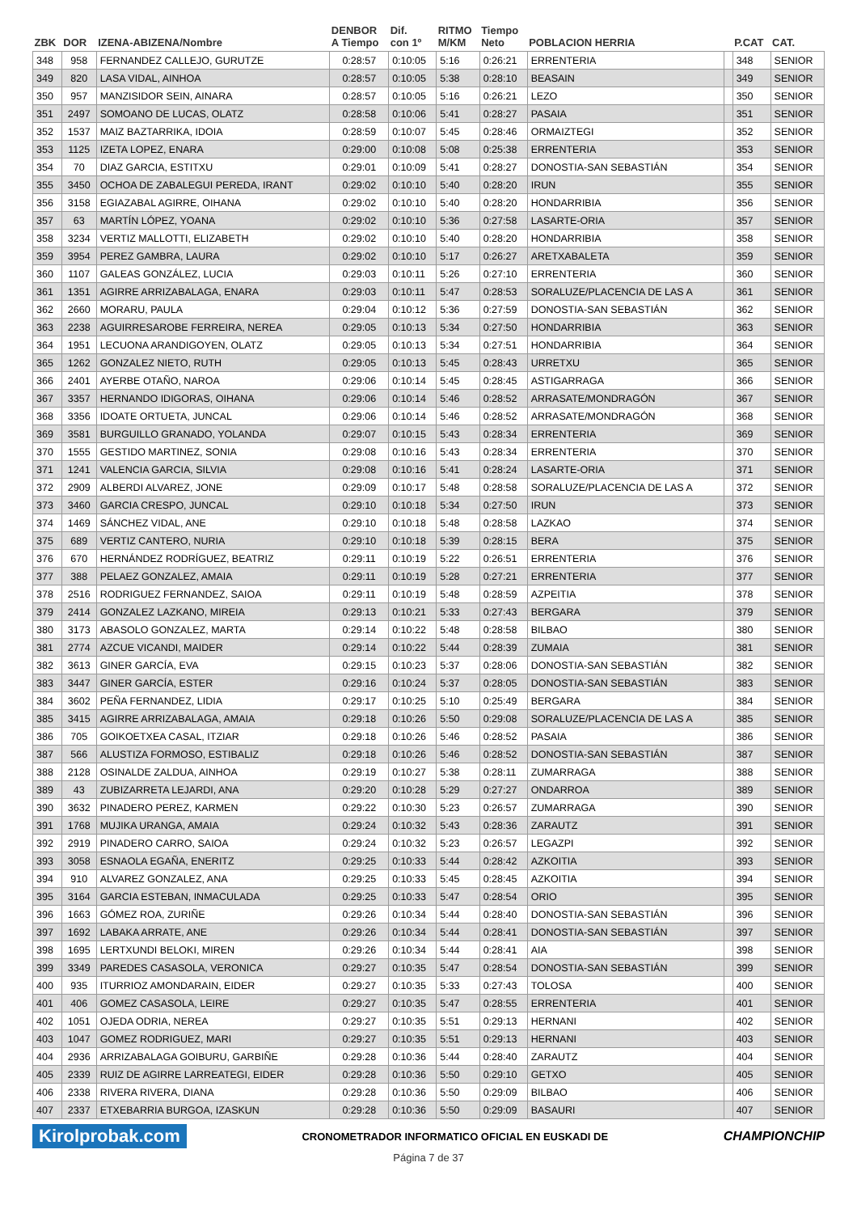| ZBK | DOR | IZENA-ABIZENA/Nombre | DENBOR A Tiempo | Dif. con 1º | RITMO M/KM | Tiempo Neto | POBLACION HERRIA | | P.CAT | CAT. |
| --- | --- | --- | --- | --- | --- | --- | --- | --- | --- | --- |
| 348 | 958 | FERNANDEZ CALLEJO, GURUTZE | 0:28:57 | 0:10:05 | 5:16 | 0:26:21 | ERRENTERIA | | 348 | SENIOR |
| 349 | 820 | LASA VIDAL, AINHOA | 0:28:57 | 0:10:05 | 5:38 | 0:28:10 | BEASAIN | | 349 | SENIOR |
| 350 | 957 | MANZISIDOR SEIN, AINARA | 0:28:57 | 0:10:05 | 5:16 | 0:26:21 | LEZO | | 350 | SENIOR |
| 351 | 2497 | SOMOANO DE LUCAS, OLATZ | 0:28:58 | 0:10:06 | 5:41 | 0:28:27 | PASAIA | | 351 | SENIOR |
| 352 | 1537 | MAIZ BAZTARRIKA, IDOIA | 0:28:59 | 0:10:07 | 5:45 | 0:28:46 | ORMAIZTEGI | | 352 | SENIOR |
| 353 | 1125 | IZETA LOPEZ, ENARA | 0:29:00 | 0:10:08 | 5:08 | 0:25:38 | ERRENTERIA | | 353 | SENIOR |
| 354 | 70 | DIAZ GARCIA, ESTITXU | 0:29:01 | 0:10:09 | 5:41 | 0:28:27 | DONOSTIA-SAN SEBASTIÁN | | 354 | SENIOR |
| 355 | 3450 | OCHOA DE ZABALEGUI PEREDA, IRANT | 0:29:02 | 0:10:10 | 5:40 | 0:28:20 | IRUN | | 355 | SENIOR |
| 356 | 3158 | EGIAZABAL AGIRRE, OIHANA | 0:29:02 | 0:10:10 | 5:40 | 0:28:20 | HONDARRIBIA | | 356 | SENIOR |
| 357 | 63 | MARTÍN LÓPEZ, YOANA | 0:29:02 | 0:10:10 | 5:36 | 0:27:58 | LASARTE-ORIA | | 357 | SENIOR |
| 358 | 3234 | VERTIZ MALLOTTI, ELIZABETH | 0:29:02 | 0:10:10 | 5:40 | 0:28:20 | HONDARRIBIA | | 358 | SENIOR |
| 359 | 3954 | PEREZ GAMBRA, LAURA | 0:29:02 | 0:10:10 | 5:17 | 0:26:27 | ARETXABALETA | | 359 | SENIOR |
| 360 | 1107 | GALEAS GONZÁLEZ, LUCIA | 0:29:03 | 0:10:11 | 5:26 | 0:27:10 | ERRENTERIA | | 360 | SENIOR |
| 361 | 1351 | AGIRRE ARRIZABALAGA, ENARA | 0:29:03 | 0:10:11 | 5:47 | 0:28:53 | SORALUZE/PLACENCIA DE LAS A | | 361 | SENIOR |
| 362 | 2660 | MORARU, PAULA | 0:29:04 | 0:10:12 | 5:36 | 0:27:59 | DONOSTIA-SAN SEBASTIÁN | | 362 | SENIOR |
| 363 | 2238 | AGUIRRESAROBE FERREIRA, NEREA | 0:29:05 | 0:10:13 | 5:34 | 0:27:50 | HONDARRIBIA | | 363 | SENIOR |
| 364 | 1951 | LECUONA ARANDIGOYEN, OLATZ | 0:29:05 | 0:10:13 | 5:34 | 0:27:51 | HONDARRIBIA | | 364 | SENIOR |
| 365 | 1262 | GONZALEZ NIETO, RUTH | 0:29:05 | 0:10:13 | 5:45 | 0:28:43 | URRETXU | | 365 | SENIOR |
| 366 | 2401 | AYERBE OTAÑO, NAROA | 0:29:06 | 0:10:14 | 5:45 | 0:28:45 | ASTIGARRAGA | | 366 | SENIOR |
| 367 | 3357 | HERNANDO IDIGORAS, OIHANA | 0:29:06 | 0:10:14 | 5:46 | 0:28:52 | ARRASATE/MONDRAGÓN | | 367 | SENIOR |
| 368 | 3356 | IDOATE ORTUETA, JUNCAL | 0:29:06 | 0:10:14 | 5:46 | 0:28:52 | ARRASATE/MONDRAGÓN | | 368 | SENIOR |
| 369 | 3581 | BURGUILLO GRANADO, YOLANDA | 0:29:07 | 0:10:15 | 5:43 | 0:28:34 | ERRENTERIA | | 369 | SENIOR |
| 370 | 1555 | GESTIDO MARTINEZ, SONIA | 0:29:08 | 0:10:16 | 5:43 | 0:28:34 | ERRENTERIA | | 370 | SENIOR |
| 371 | 1241 | VALENCIA GARCIA, SILVIA | 0:29:08 | 0:10:16 | 5:41 | 0:28:24 | LASARTE-ORIA | | 371 | SENIOR |
| 372 | 2909 | ALBERDI ALVAREZ, JONE | 0:29:09 | 0:10:17 | 5:48 | 0:28:58 | SORALUZE/PLACENCIA DE LAS A | | 372 | SENIOR |
| 373 | 3460 | GARCIA CRESPO, JUNCAL | 0:29:10 | 0:10:18 | 5:34 | 0:27:50 | IRUN | | 373 | SENIOR |
| 374 | 1469 | SÁNCHEZ VIDAL, ANE | 0:29:10 | 0:10:18 | 5:48 | 0:28:58 | LAZKAO | | 374 | SENIOR |
| 375 | 689 | VERTIZ CANTERO, NURIA | 0:29:10 | 0:10:18 | 5:39 | 0:28:15 | BERA | | 375 | SENIOR |
| 376 | 670 | HERNÁNDEZ RODRÍGUEZ, BEATRIZ | 0:29:11 | 0:10:19 | 5:22 | 0:26:51 | ERRENTERIA | | 376 | SENIOR |
| 377 | 388 | PELAEZ GONZALEZ, AMAIA | 0:29:11 | 0:10:19 | 5:28 | 0:27:21 | ERRENTERIA | | 377 | SENIOR |
| 378 | 2516 | RODRIGUEZ FERNANDEZ, SAIOA | 0:29:11 | 0:10:19 | 5:48 | 0:28:59 | AZPEITIA | | 378 | SENIOR |
| 379 | 2414 | GONZALEZ LAZKANO, MIREIA | 0:29:13 | 0:10:21 | 5:33 | 0:27:43 | BERGARA | | 379 | SENIOR |
| 380 | 3173 | ABASOLO GONZALEZ, MARTA | 0:29:14 | 0:10:22 | 5:48 | 0:28:58 | BILBAO | | 380 | SENIOR |
| 381 | 2774 | AZCUE VICANDI, MAIDER | 0:29:14 | 0:10:22 | 5:44 | 0:28:39 | ZUMAIA | | 381 | SENIOR |
| 382 | 3613 | GINER GARCÍA, EVA | 0:29:15 | 0:10:23 | 5:37 | 0:28:06 | DONOSTIA-SAN SEBASTIÁN | | 382 | SENIOR |
| 383 | 3447 | GINER GARCÍA, ESTER | 0:29:16 | 0:10:24 | 5:37 | 0:28:05 | DONOSTIA-SAN SEBASTIÁN | | 383 | SENIOR |
| 384 | 3602 | PEÑA FERNANDEZ, LIDIA | 0:29:17 | 0:10:25 | 5:10 | 0:25:49 | BERGARA | | 384 | SENIOR |
| 385 | 3415 | AGIRRE ARRIZABALAGA, AMAIA | 0:29:18 | 0:10:26 | 5:50 | 0:29:08 | SORALUZE/PLACENCIA DE LAS A | | 385 | SENIOR |
| 386 | 705 | GOIKOETXEA CASAL, ITZIAR | 0:29:18 | 0:10:26 | 5:46 | 0:28:52 | PASAIA | | 386 | SENIOR |
| 387 | 566 | ALUSTIZA FORMOSO, ESTIBALIZ | 0:29:18 | 0:10:26 | 5:46 | 0:28:52 | DONOSTIA-SAN SEBASTIÁN | | 387 | SENIOR |
| 388 | 2128 | OSINALDE ZALDUA, AINHOA | 0:29:19 | 0:10:27 | 5:38 | 0:28:11 | ZUMARRAGA | | 388 | SENIOR |
| 389 | 43 | ZUBIZARRETA LEJARDI, ANA | 0:29:20 | 0:10:28 | 5:29 | 0:27:27 | ONDARROA | | 389 | SENIOR |
| 390 | 3632 | PINADERO PEREZ, KARMEN | 0:29:22 | 0:10:30 | 5:23 | 0:26:57 | ZUMARRAGA | | 390 | SENIOR |
| 391 | 1768 | MUJIKA URANGA, AMAIA | 0:29:24 | 0:10:32 | 5:43 | 0:28:36 | ZARAUTZ | | 391 | SENIOR |
| 392 | 2919 | PINADERO CARRO, SAIOA | 0:29:24 | 0:10:32 | 5:23 | 0:26:57 | LEGAZPI | | 392 | SENIOR |
| 393 | 3058 | ESNAOLA EGAÑA, ENERITZ | 0:29:25 | 0:10:33 | 5:44 | 0:28:42 | AZKOITIA | | 393 | SENIOR |
| 394 | 910 | ALVAREZ GONZALEZ, ANA | 0:29:25 | 0:10:33 | 5:45 | 0:28:45 | AZKOITIA | | 394 | SENIOR |
| 395 | 3164 | GARCIA ESTEBAN, INMACULADA | 0:29:25 | 0:10:33 | 5:47 | 0:28:54 | ORIO | | 395 | SENIOR |
| 396 | 1663 | GÓMEZ ROA, ZURIÑE | 0:29:26 | 0:10:34 | 5:44 | 0:28:40 | DONOSTIA-SAN SEBASTIÁN | | 396 | SENIOR |
| 397 | 1692 | LABAKA ARRATE, ANE | 0:29:26 | 0:10:34 | 5:44 | 0:28:41 | DONOSTIA-SAN SEBASTIÁN | | 397 | SENIOR |
| 398 | 1695 | LERTXUNDI BELOKI, MIREN | 0:29:26 | 0:10:34 | 5:44 | 0:28:41 | AIA | | 398 | SENIOR |
| 399 | 3349 | PAREDES CASASOLA, VERONICA | 0:29:27 | 0:10:35 | 5:47 | 0:28:54 | DONOSTIA-SAN SEBASTIÁN | | 399 | SENIOR |
| 400 | 935 | ITURRIOZ AMONDARAIN, EIDER | 0:29:27 | 0:10:35 | 5:33 | 0:27:43 | TOLOSA | | 400 | SENIOR |
| 401 | 406 | GOMEZ CASASOLA, LEIRE | 0:29:27 | 0:10:35 | 5:47 | 0:28:55 | ERRENTERIA | | 401 | SENIOR |
| 402 | 1051 | OJEDA ODRIA, NEREA | 0:29:27 | 0:10:35 | 5:51 | 0:29:13 | HERNANI | | 402 | SENIOR |
| 403 | 1047 | GOMEZ RODRIGUEZ, MARI | 0:29:27 | 0:10:35 | 5:51 | 0:29:13 | HERNANI | | 403 | SENIOR |
| 404 | 2936 | ARRIZABALAGA GOIBURU, GARBIÑE | 0:29:28 | 0:10:36 | 5:44 | 0:28:40 | ZARAUTZ | | 404 | SENIOR |
| 405 | 2339 | RUIZ DE AGIRRE LARREATEGI, EIDER | 0:29:28 | 0:10:36 | 5:50 | 0:29:10 | GETXO | | 405 | SENIOR |
| 406 | 2338 | RIVERA RIVERA, DIANA | 0:29:28 | 0:10:36 | 5:50 | 0:29:09 | BILBAO | | 406 | SENIOR |
| 407 | 2337 | ETXEBARRIA BURGOA, IZASKUN | 0:29:28 | 0:10:36 | 5:50 | 0:29:09 | BASAURI | | 407 | SENIOR |
Kirolprobak.com CRONOMETRADOR INFORMATICO OFICIAL EN EUSKADI DE CHAMPIONCHIP
Página 7 de 37